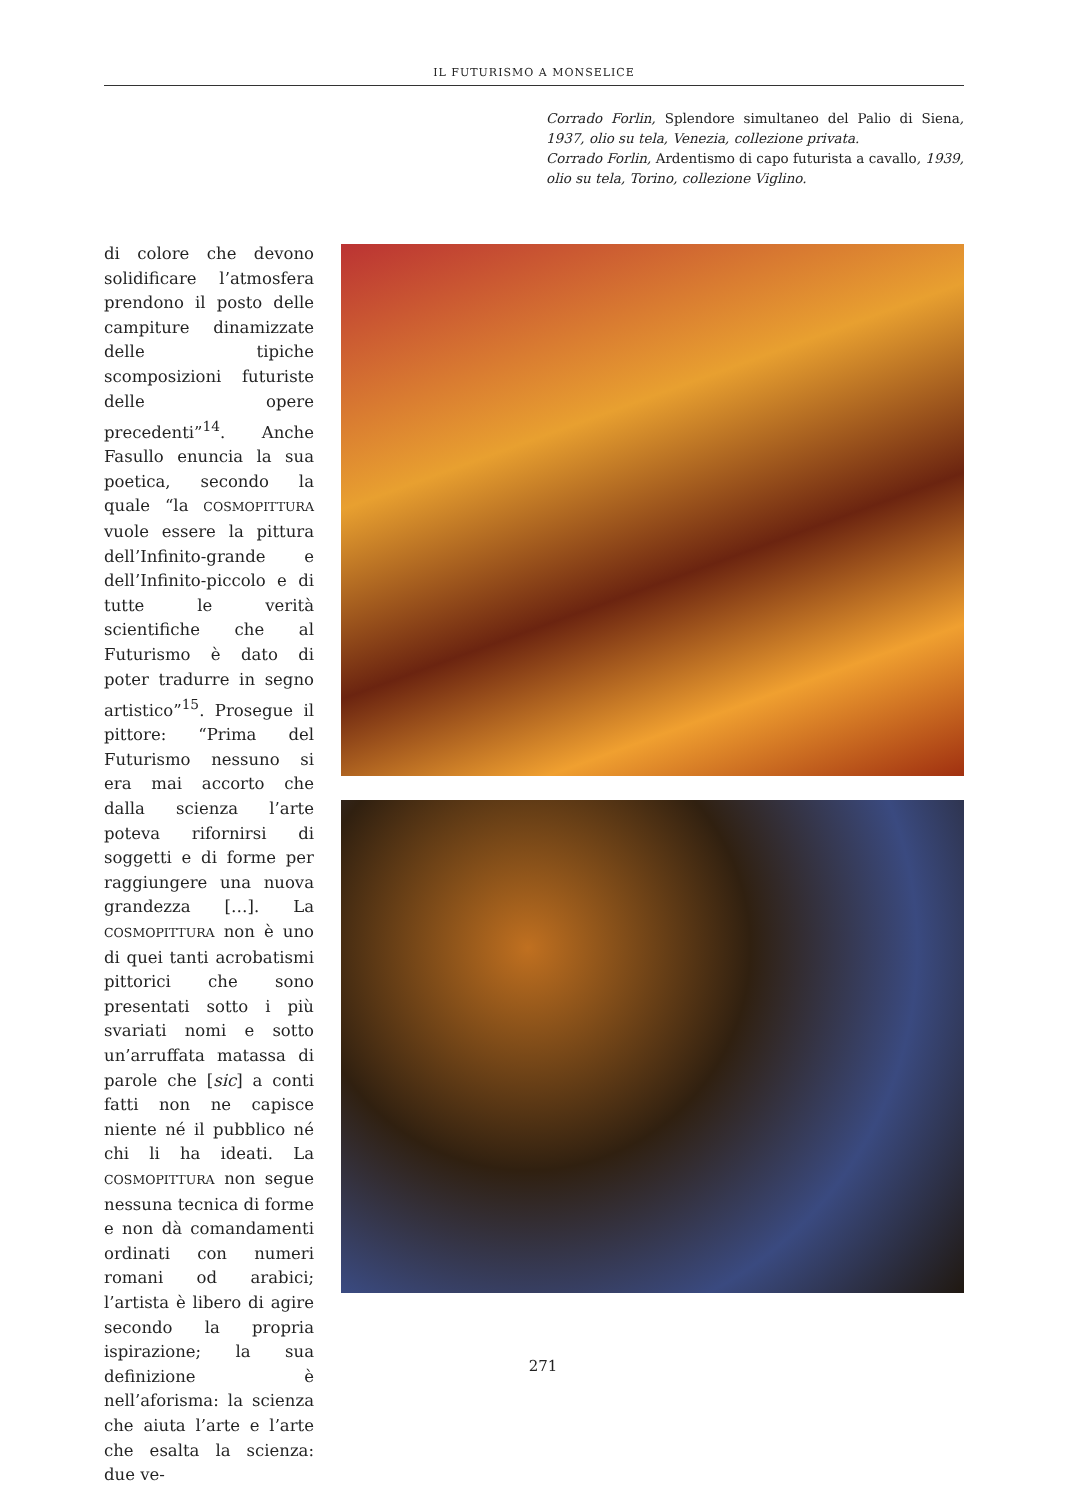IL FUTURISMO A MONSELICE
Corrado Forlin, Splendore simultaneo del Palio di Siena, 1937, olio su tela, Venezia, collezione privata.
Corrado Forlin, Ardentismo di capo futurista a cavallo, 1939, olio su tela, Torino, collezione Viglino.
di colore che devono solidificare l’atmosfera prendono il posto delle campiture dinamizzate delle tipiche scomposizioni futuriste delle opere precedenti”<sup>14</sup>. Anche Fasullo enuncia la sua poetica, secondo la quale “la COSMOPITTURA vuole essere la pittura dell’Infinito-grande e dell’Infinito-piccolo e di tutte le verità scientifiche che al Futurismo è dato di poter tradurre in segno artistico”<sup>15</sup>. Prosegue il pittore: “Prima del Futurismo nessuno si era mai accorto che dalla scienza l’arte poteva rifornirsi di soggetti e di forme per raggiungere una nuova grandezza […]. La COSMOPITTURA non è uno di quei tanti acrobatismi pittorici che sono presentati sotto i più svariati nomi e sotto un’arruffata matassa di parole che [sic] a conti fatti non ne capisce niente né il pubblico né chi li ha ideati. La COSMOPITTURA non segue nessuna tecnica di forme e non dà comandamenti ordinati con numeri romani od arabici; l’artista è libero di agire secondo la propria ispirazione; la sua definizione è nell’aforisma: la scienza che aiuta l’arte e l’arte che esalta la scienza: due ve-
271